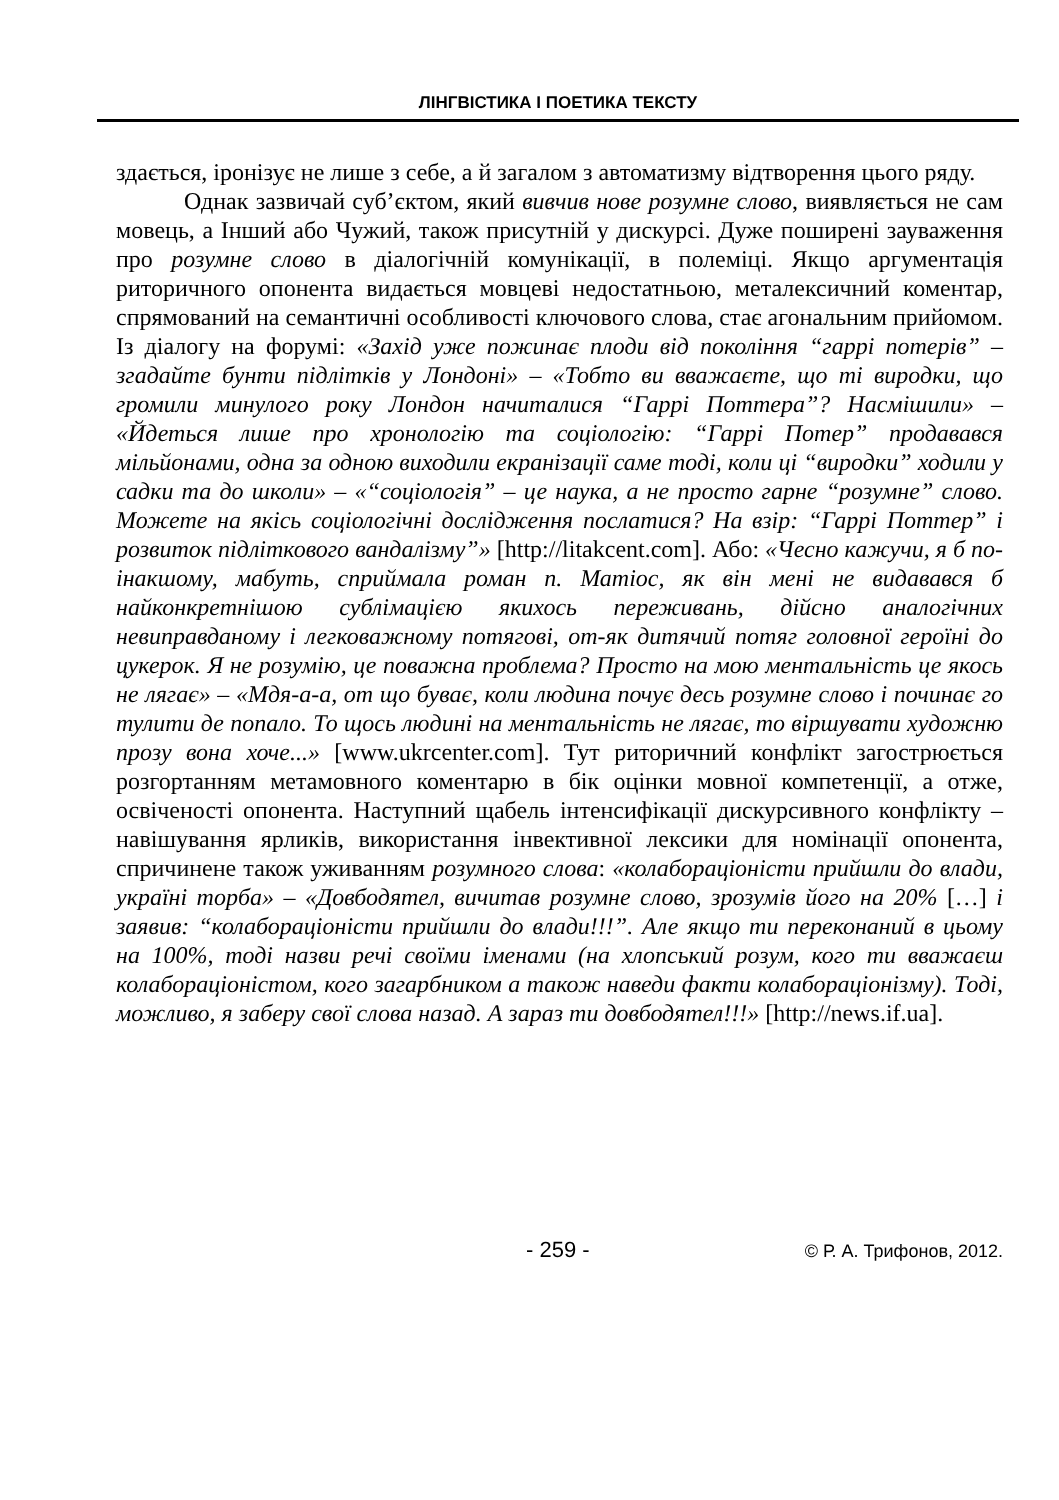ЛІНГВІСТИКА І ПОЕТИКА ТЕКСТУ
здається, іронізує не лише з себе, а й загалом з автоматизму відтворення цього ряду.
Однак зазвичай суб’єктом, який вивчив нове розумне слово, виявляється не сам мовець, а Інший або Чужий, також присутній у дискурсі. Дуже поширені зауваження про розумне слово в діалогічній комунікації, в полеміці. Якщо аргументація риторичного опонента видається мовцеві недостатньою, металексичний коментар, спрямований на семантичні особливості ключового слова, стає агональним прийомом. Із діалогу на форумі: «Захід уже пожинає плоди від покоління “гаррі потерів” – згадайте бунти підлітків у Лондоні» – «Тобто ви вважаєте, що ті виродки, що громили минулого року Лондон начиталися “Гаррі Поттера”? Насмішили» – «Йдеться лише про хронологію та соціологію: “Гаррі Потер” продавався мільйонами, одна за одною виходили екранізації саме тоді, коли ці “виродки” ходили у садки та до школи» – «“соціологія” – це наука, а не просто гарне “розумне” слово. Можете на якісь соціологічні дослідження послатися? На взір: “Гаррі Поттер” і розвиток підліткового вандалізму”» [http://litakcent.com]. Або: «Чесно кажучи, я б по-інакшому, мабуть, сприймала роман п. Матіос, як він мені не видавався б найконкретнішою сублімацією якихось переживань, дійсно аналогічних невиправданому і легковажному потягові, от-як дитячий потяг головної героїні до цукерок. Я не розумію, це поважна проблема? Просто на мою ментальність це якось не лягає» – «Мдя-а-а, от що буває, коли людина почує десь розумне слово і починає го тулити де попало. То щось людині на ментальність не лягає, то віршувати художню прозу вона хоче...» [www.ukrcenter.com]. Тут риторичний конфлікт загострюється розгортанням метамовного коментарю в бік оцінки мовної компетенції, а отже, освіченості опонента. Наступний щабель інтенсифікації дискурсивного конфлікту – навішування ярликів, використання інвективної лексики для номінації опонента, спричинене також уживанням розумного слова: «колабораціоністи прийшли до влади, україні торба» – «Довбодятел, вичитав розумне слово, зрозумів його на 20% […] і заявив: “колабораціоністи прийшли до влади!!!”. Але якщо ти переконаний в цьому на 100%, тоді назви речі своїми іменами (на хлопський розум, кого ти вважаєш колабораціоністом, кого загарбником а також наведи факти колабораціонізму). Тоді, можливо, я заберу свої слова назад. А зараз ти довбодятел!!!» [http://news.if.ua].
- 259 - © Р. А. Трифонов, 2012.